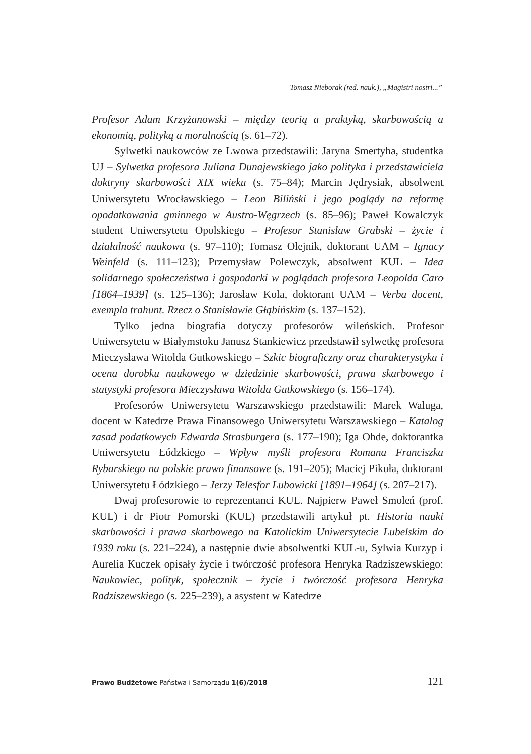Tomasz Nieborak (red. nauk.), „Magistri nostri...”
Profesor Adam Krzyżanowski – między teorią a praktyką, skarbowością a ekonomią, polityką a moralnością (s. 61–72).
Sylwetki naukowców ze Lwowa przedstawili: Jaryna Smertyha, studentka UJ – Sylwetka profesora Juliana Dunajewskiego jako polityka i przedstawiciela doktryny skarbowości XIX wieku (s. 75–84); Marcin Jędrysiak, absolwent Uniwersytetu Wrocławskiego – Leon Biliński i jego poglądy na reformę opodatkowania gminnego w Austro-Węgrzech (s. 85–96); Paweł Kowalczyk student Uniwersytetu Opolskiego – Profesor Stanisław Grabski – życie i działalność naukowa (s. 97–110); Tomasz Olejnik, doktorant UAM – Ignacy Weinfeld (s. 111–123); Przemysław Polewczyk, absolwent KUL – Idea solidarnego społeczeństwa i gospodarki w poglądach profesora Leopolda Caro [1864–1939] (s. 125–136); Jarosław Kola, doktorant UAM – Verba docent, exempla trahunt. Rzecz o Stanisławie Głąbińskim (s. 137–152).
Tylko jedna biografia dotyczy profesorów wileńskich. Profesor Uniwersytetu w Białymstoku Janusz Stankiewicz przedstawił sylwetkę profesora Mieczysława Witolda Gutkowskiego – Szkic biograficzny oraz charakterystyka i ocena dorobku naukowego w dziedzinie skarbowości, prawa skarbowego i statystyki profesora Mieczysława Witolda Gutkowskiego (s. 156–174).
Profesorów Uniwersytetu Warszawskiego przedstawili: Marek Waluga, docent w Katedrze Prawa Finansowego Uniwersytetu Warszawskiego – Katalog zasad podatkowych Edwarda Strasburgera (s. 177–190); Iga Ohde, doktorantka Uniwersytetu Łódzkiego – Wpływ myśli profesora Romana Franciszka Rybarskiego na polskie prawo finansowe (s. 191–205); Maciej Pikuła, doktorant Uniwersytetu Łódzkiego – Jerzy Telesfor Lubowicki [1891–1964] (s. 207–217).
Dwaj profesorowie to reprezentanci KUL. Najpierw Paweł Smoleń (prof. KUL) i dr Piotr Pomorski (KUL) przedstawili artykuł pt. Historia nauki skarbowości i prawa skarbowego na Katolickim Uniwersytecie Lubelskim do 1939 roku (s. 221–224), a następnie dwie absolwentki KUL-u, Sylwia Kurzyp i Aurelia Kuczek opisały życie i twórczość profesora Henryka Radziszewskiego: Naukowiec, polityk, społecznik – życie i twórczość profesora Henryka Radziszewskiego (s. 225–239), a asystent w Katedrze
Prawo Budżetowe Państwa i Samorządu 1(6)/2018 121